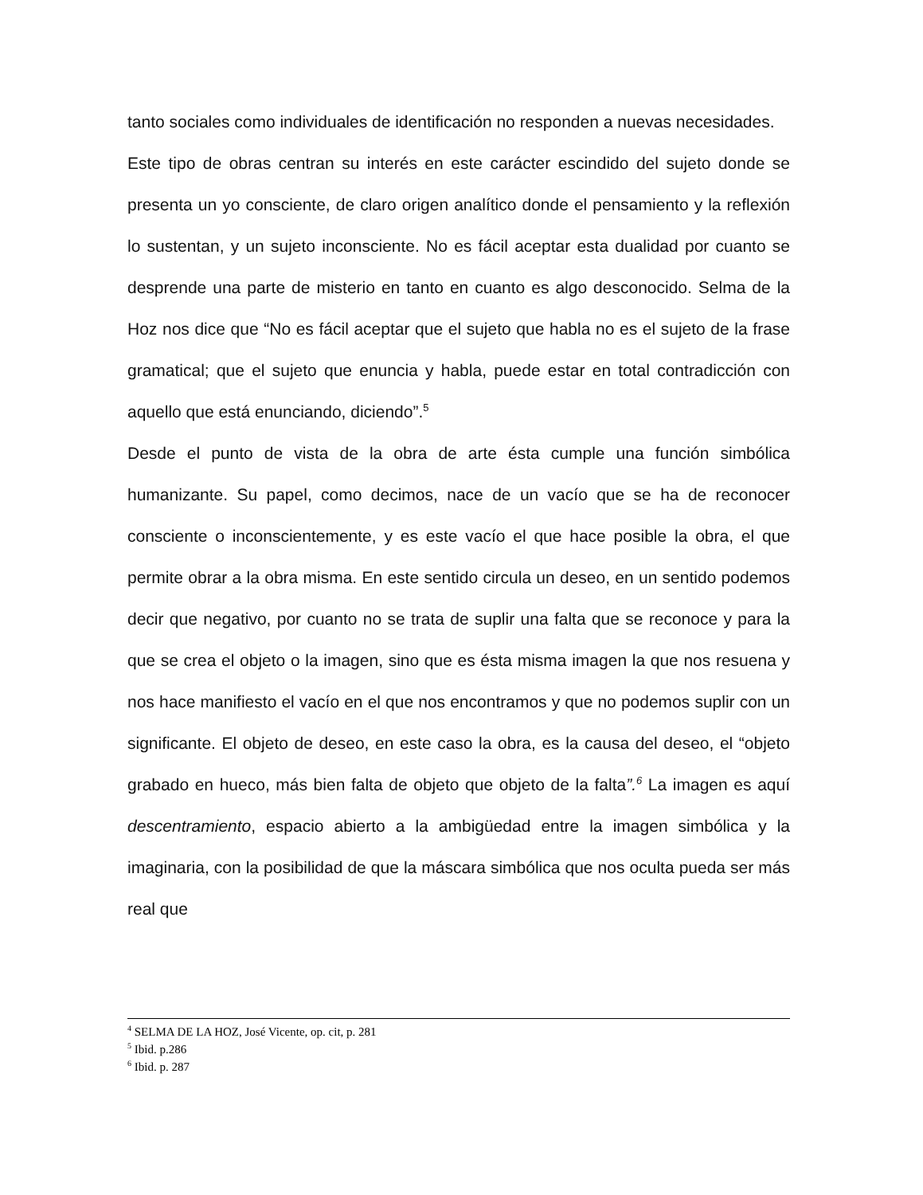tanto sociales como individuales de identificación no responden a nuevas necesidades.
Este tipo de obras centran su interés en este carácter escindido del sujeto donde se presenta un yo consciente, de claro origen analítico donde el pensamiento y la reflexión lo sustentan, y un sujeto inconsciente. No es fácil aceptar esta dualidad por cuanto se desprende una parte de misterio en tanto en cuanto es algo desconocido. Selma de la Hoz nos dice que “No es fácil aceptar que el sujeto que habla no es el sujeto de la frase gramatical; que el sujeto que enuncia y habla, puede estar en total contradicción con aquello que está enunciando, diciendo”.<sup>5</sup>
Desde el punto de vista de la obra de arte ésta cumple una función simbólica humanizante. Su papel, como decimos, nace de un vacío que se ha de reconocer consciente o inconscientemente, y es este vacío el que hace posible la obra, el que permite obrar a la obra misma. En este sentido circula un deseo, en un sentido podemos decir que negativo, por cuanto no se trata de suplir una falta que se reconoce y para la que se crea el objeto o la imagen, sino que es ésta misma imagen la que nos resuena y nos hace manifiesto el vacío en el que nos encontramos y que no podemos suplir con un significante. El objeto de deseo, en este caso la obra, es la causa del deseo, el “objeto grabado en hueco, más bien falta de objeto que objeto de la falta”.<sup>6</sup> La imagen es aquí descentramiento, espacio abierto a la ambigüedad entre la imagen simbólica y la imaginaria, con la posibilidad de que la máscara simbólica que nos oculta pueda ser más real que
<sup>4</sup> SELMA DE LA HOZ, José Vicente, op. cit, p. 281
<sup>5</sup> Ibid. p.286
<sup>6</sup> Ibid. p. 287